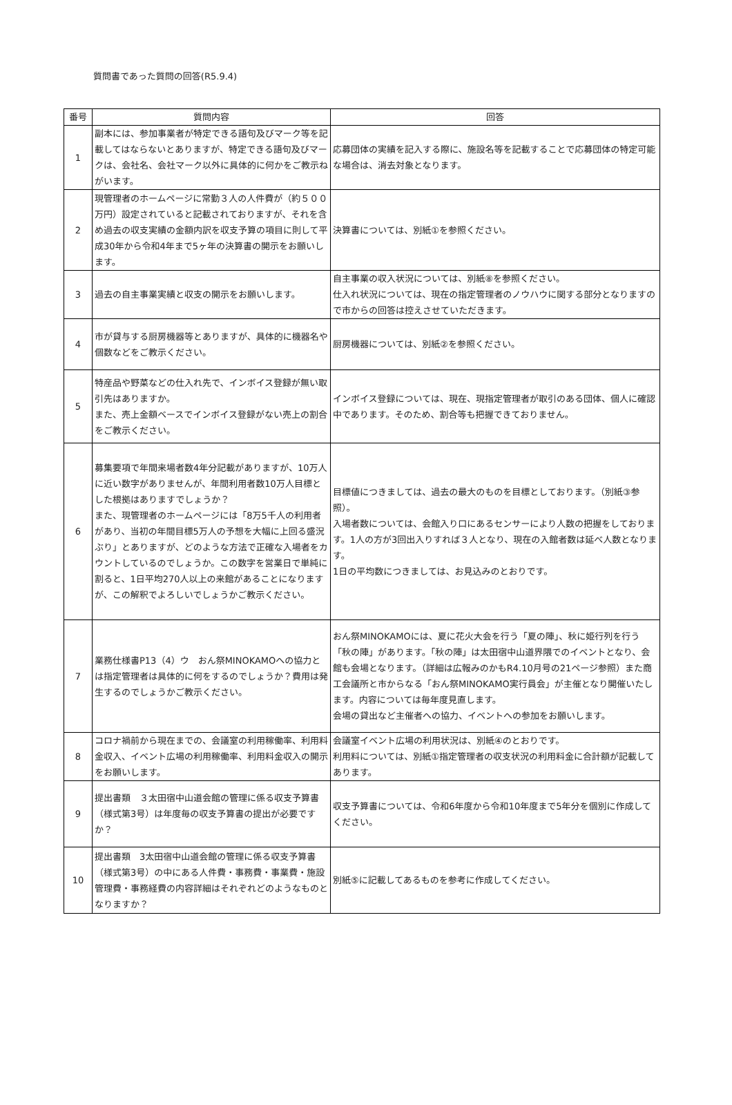質問書であった質問の回答(R5.9.4)
| 番号 | 質問内容 | 回答 |
| --- | --- | --- |
| 1 | 副本には、参加事業者が特定できる語句及びマーク等を記載してはならないとありますが、特定できる語句及びマークは、会社名、会社マーク以外に具体的に何かをご教示ねがいます。 | 応募団体の実績を記入する際に、施設名等を記載することで応募団体の特定可能な場合は、消去対象となります。 |
| 2 | 現管理者のホームページに常勤３人の人件費が（約５００万円）設定されていると記載されておりますが、それを含め過去の収支実績の金額内訳を収支予算の項目に則して平成30年から令和4年まで5ヶ年の決算書の開示をお願いします。 | 決算書については、別紙①を参照ください。 |
| 3 | 過去の自主事業実績と収支の開示をお願いします。 | 自主事業の収入状況については、別紙⑧を参照ください。 仕入れ状況については、現在の指定管理者のノウハウに関する部分となりますので市からの回答は控えさせていただきます。 |
| 4 | 市が貸与する厨房機器等とありますが、具体的に機器名や個数などをご教示ください。 | 厨房機器については、別紙②を参照ください。 |
| 5 | 特産品や野菜などの仕入れ先で、インボイス登録が無い取引先はありますか。 また、売上金額ベースでインボイス登録がない売上の割合をご教示ください。 | インボイス登録については、現在、現指定管理者が取引のある団体、個人に確認中であります。そのため、割合等も把握できておりません。 |
| 6 | 募集要項で年間来場者数4年分記載がありますが、10万人に近い数字がありませんが、年間利用者数10万人目標とした根拠はありますでしょうか？ また、現管理者のホームページには「8万5千人の利用者があり、当初の年間目標5万人の予想を大幅に上回る盛況ぶり」とありますが、どのような方法で正確な入場者をカウントしているのでしょうか。この数字を営業日で単純に割ると、1日平均270人以上の来館があることになりますが、この解釈でよろしいでしょうかご教示ください。 | 目標値につきましては、過去の最大のものを目標としております。（別紙③参照）。 入場者数については、会館入り口にあるセンサーにより人数の把握をしております。1人の方が3回出入りすれば３人となり、現在の入館者数は延べ人数となります。 1日の平均数につきましては、お見込みのとおりです。 |
| 7 | 業務仕様書P13（4）ウ おん祭MINOKAMOへの協力とは指定管理者は具体的に何をするのでしょうか？費用は発生するのでしょうかご教示ください。 | おん祭MINOKAMOには、夏に花火大会を行う「夏の陣」、秋に姫行列を行う「秋の陣」があります。「秋の陣」は太田宿中山道界隈でのイベントとなり、会館も会場となります。（詳細は広報みのかもR4.10月号の21ページ参照）また商工会議所と市からなる「おん祭MINOKAMO実行員会」が主催となり開催いたします。内容については毎年度見直します。 会場の貸出など主催者への協力、イベントへの参加をお願いします。 |
| 8 | コロナ禍前から現在までの、会議室の利用稼働率、利用料金収入、イベント広場の利用稼働率、利用料金収入の開示をお願いします。 | 会議室イベント広場の利用状況は、別紙④のとおりです。 利用料については、別紙①指定管理者の収支状況の利用料金に合計額が記載してあります。 |
| 9 | 提出書類 ３太田宿中山道会館の管理に係る収支予算書（様式第3号）は年度毎の収支予算書の提出が必要ですか？ | 収支予算書については、令和6年度から令和10年度まで5年分を個別に作成してください。 |
| 10 | 提出書類 3太田宿中山道会館の管理に係る収支予算書（様式第3号）の中にある人件費・事務費・事業費・施設管理費・事務経費の内容詳細はそれぞれどのようなものとなりますか？ | 別紙⑤に記載してあるものを参考に作成してください。 |